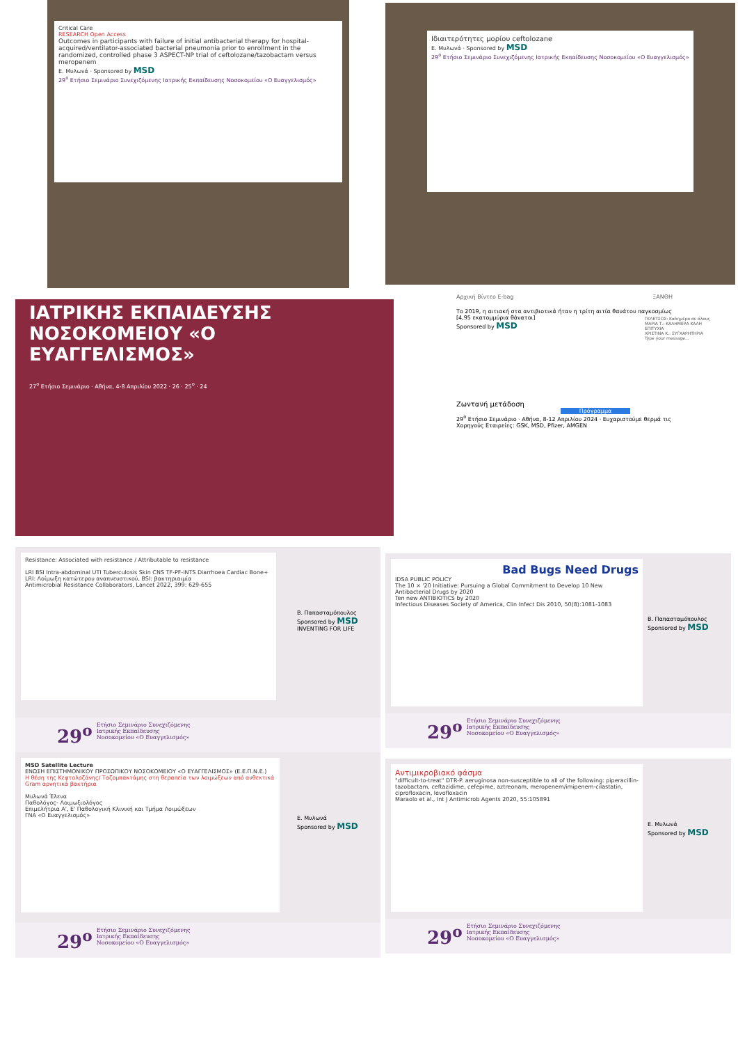Critical Care
RESEARCH Open Access
Outcomes in participants with failure of initial antibacterial therapy for hospital-acquired/ventilator-associated bacterial pneumonia prior to enrollment in the randomized, controlled phase 3 ASPECT-NP trial of ceftolozane/tazobactam versus meropenem
Ε. Μυλωνά · Sponsored by MSD
29<sup>ο</sup> Ετήσιο Σεμινάριο Συνεχιζόμενης Ιατρικής Εκπαίδευσης Νοσοκομείου «Ο Ευαγγελισμός»
Ιδιαιτερότητες μορίου ceftolozane
Ε. Μυλωνά · Sponsored by MSD
29<sup>ο</sup> Ετήσιο Σεμινάριο Συνεχιζόμενης Ιατρικής Εκπαίδευσης Νοσοκομείου «Ο Ευαγγελισμός»
ΙΑΤΡΙΚΗΣ ΕΚΠΑΙΔΕΥΣΗΣ
ΝΟΣΟΚΟΜΕΙΟΥ «Ο ΕΥΑΓΓΕΛΙΣΜΟΣ»
27<sup>ο</sup> Ετήσιο Σεμινάριο · Αθήνα, 4-8 Απριλίου 2022 · 26 · 25<sup>ο</sup> · 24
Αρχική Βίντεο E-bag ΞΑΝΘΗ
Το 2019, η αιτιακή στα αντιβιοτικά ήταν η τρίτη αιτία θανάτου παγκοσμίως [4,95 εκατομμύρια θάνατοι]
Sponsored by MSD
Ζωντανή μετάδοση
Πρόγραμμα
29<sup>ο</sup> Ετήσιο Σεμινάριο · Αθήνα, 8-12 Απριλίου 2024 · Ευχαριστούμε θερμά τις Χορηγούς Εταιρείες: GSK, MSD, Pfizer, AMGEN
ΓΚΛΕΤΣΟΣ: Καλημέρα σε όλους
ΜΑΡΙΑ Τ.: ΚΑΛΗΜΕΡΑ ΚΑΛΗ ΕΠΙΤΥΧΙΑ
ΧΡΙΣΤΙΝΑ Κ.: ΣΥΓΧΑΡΗΤΗΡΙΑ
Type your message...
Resistance: Associated with resistance / Attributable to resistance
LRI BSI Intra-abdominal UTI Tuberculosis Skin CNS TF-PF-iNTS Diarrhoea Cardiac Bone+
LRI: Λοίμωξη κατώτερου αναπνευστικού, BSI: βακτηριαιμία
Antimicrobial Resistance Collaborators, Lancet 2022, 399: 629-655
Β. Παπασταμόπουλος
Sponsored by MSD INVENTING FOR LIFE
29<sup>ο</sup> Ετήσιο Σεμινάριο Συνεχιζόμενης
Ιατρικής Εκπαίδευσης
Νοσοκομείου «Ο Ευαγγελισμός»
Bad Bugs Need Drugs
IDSA PUBLIC POLICY
The 10 × '20 Initiative: Pursuing a Global Commitment to Develop 10 New Antibacterial Drugs by 2020
Ten new ANTIBIOTICS by 2020
Infectious Diseases Society of America, Clin Infect Dis 2010, 50(8):1081-1083
Β. Παπασταμόπουλος
Sponsored by MSD
29<sup>ο</sup> Ετήσιο Σεμινάριο Συνεχιζόμενης
Ιατρικής Εκπαίδευσης
Νοσοκομείου «Ο Ευαγγελισμός»
MSD Satellite Lecture
ΕΝΩΣΗ ΕΠΙΣΤΗΜΟΝΙΚΟΥ ΠΡΟΣΩΠΙΚΟΥ ΝΟΣΟΚΟΜΕΙΟΥ «Ο ΕΥΑΓΓΕΛΙΣΜΟΣ» (Ε.Ε.Π.Ν.Ε.)
Η θέση της Κεφτολοζάνης/ Ταζομπακτάμης στη θεραπεία των λοιμώξεων από ανθεκτικά Gram αρνητικά βακτήρια
Μυλωνά Έλενα
Παθολόγος- Λοιμωξιολόγος
Επιμελήτρια Α', Ε' Παθολογική Κλινική και Τμήμα Λοιμώξεων
ΓΝΑ «Ο Ευαγγελισμός»
Ε. Μυλωνά
Sponsored by MSD
29<sup>ο</sup> Ετήσιο Σεμινάριο Συνεχιζόμενης
Ιατρικής Εκπαίδευσης
Νοσοκομείου «Ο Ευαγγελισμός»
Αντιμικροβιακό φάσμα
"difficult-to-treat" DTR-P. aeruginosa non-susceptible to all of the following: piperacillin-tazobactam, ceftazidime, cefepime, aztreonam, meropenem/imipenem-cilastatin, ciprofloxacin, levofloxacin
Maraolo et al., Int J Antimicrob Agents 2020, 55:105891
Ε. Μυλωνά
Sponsored by MSD
29<sup>ο</sup> Ετήσιο Σεμινάριο Συνεχιζόμενης
Ιατρικής Εκπαίδευσης
Νοσοκομείου «Ο Ευαγγελισμός»